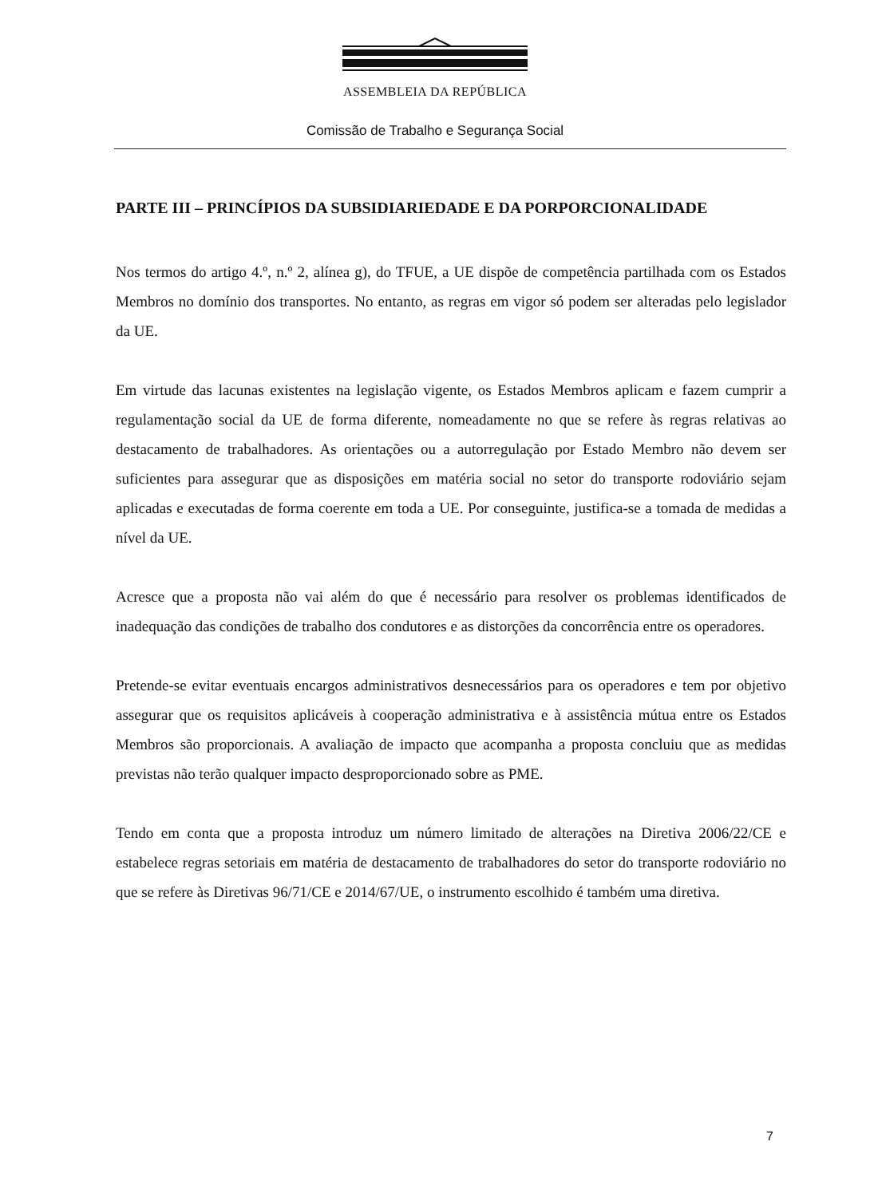ASSEMBLEIA DA REPÚBLICA
Comissão de Trabalho e Segurança Social
PARTE III – PRINCÍPIOS DA SUBSIDIARIEDADE E DA PORPORCIONALIDADE
Nos termos do artigo 4.º, n.º 2, alínea g), do TFUE, a UE dispõe de competência partilhada com os Estados Membros no domínio dos transportes. No entanto, as regras em vigor só podem ser alteradas pelo legislador da UE.
Em virtude das lacunas existentes na legislação vigente, os Estados Membros aplicam e fazem cumprir a regulamentação social da UE de forma diferente, nomeadamente no que se refere às regras relativas ao destacamento de trabalhadores. As orientações ou a autorregulação por Estado Membro não devem ser suficientes para assegurar que as disposições em matéria social no setor do transporte rodoviário sejam aplicadas e executadas de forma coerente em toda a UE. Por conseguinte, justifica-se a tomada de medidas a nível da UE.
Acresce que a proposta não vai além do que é necessário para resolver os problemas identificados de inadequação das condições de trabalho dos condutores e as distorções da concorrência entre os operadores.
Pretende-se evitar eventuais encargos administrativos desnecessários para os operadores e tem por objetivo assegurar que os requisitos aplicáveis à cooperação administrativa e à assistência mútua entre os Estados Membros são proporcionais. A avaliação de impacto que acompanha a proposta concluiu que as medidas previstas não terão qualquer impacto desproporcionado sobre as PME.
Tendo em conta que a proposta introduz um número limitado de alterações na Diretiva 2006/22/CE e estabelece regras setoriais em matéria de destacamento de trabalhadores do setor do transporte rodoviário no que se refere às Diretivas 96/71/CE e 2014/67/UE, o instrumento escolhido é também uma diretiva.
7